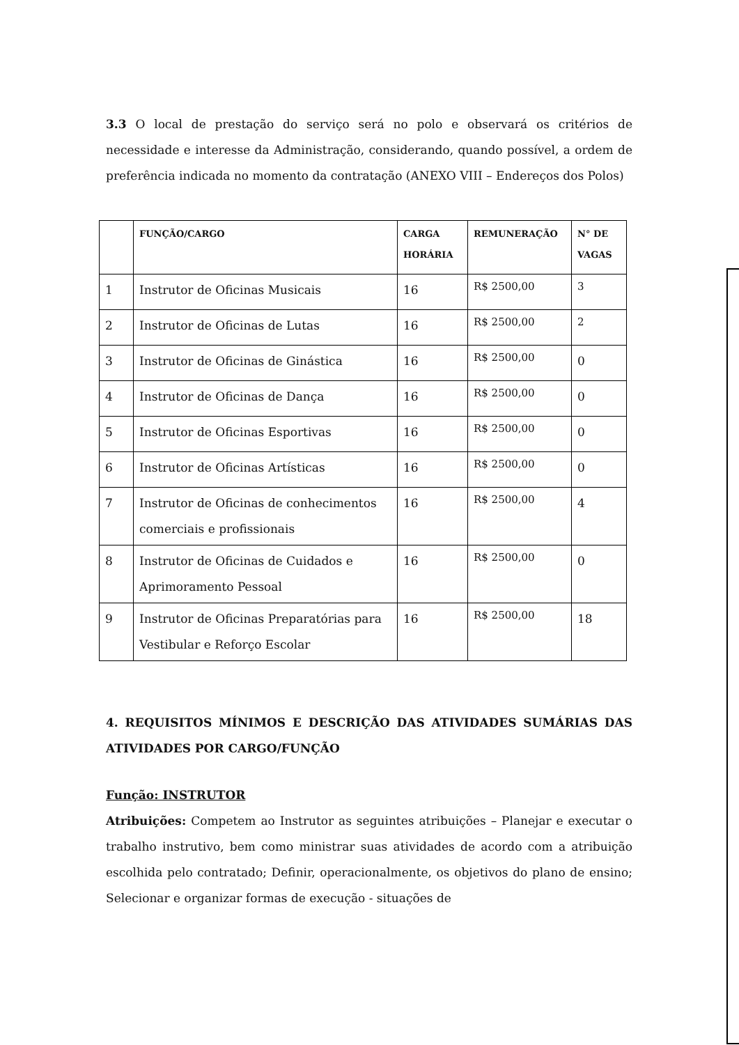3.3 O local de prestação do serviço será no polo e observará os critérios de necessidade e interesse da Administração, considerando, quando possível, a ordem de preferência indicada no momento da contratação (ANEXO VIII – Endereços dos Polos)
| | FUNÇÃO/CARGO | CARGA HORÁRIA | REMUNERAÇÃO | N° DE VAGAS |
| --- | --- | --- | --- | --- |
| 1 | Instrutor de Oficinas Musicais | 16 | R$ 2500,00 | 3 |
| 2 | Instrutor de Oficinas de Lutas | 16 | R$ 2500,00 | 2 |
| 3 | Instrutor de Oficinas de Ginástica | 16 | R$ 2500,00 | 0 |
| 4 | Instrutor de Oficinas de Dança | 16 | R$ 2500,00 | 0 |
| 5 | Instrutor de Oficinas Esportivas | 16 | R$ 2500,00 | 0 |
| 6 | Instrutor de Oficinas Artísticas | 16 | R$ 2500,00 | 0 |
| 7 | Instrutor de Oficinas de conhecimentos comerciais e profissionais | 16 | R$ 2500,00 | 4 |
| 8 | Instrutor de Oficinas de Cuidados e Aprimoramento Pessoal | 16 | R$ 2500,00 | 0 |
| 9 | Instrutor de Oficinas Preparatórias para Vestibular e Reforço Escolar | 16 | R$ 2500,00 | 18 |
4. REQUISITOS MÍNIMOS E DESCRIÇÃO DAS ATIVIDADES SUMÁRIAS DAS ATIVIDADES POR CARGO/FUNÇÃO
Função: INSTRUTOR
Atribuições: Competem ao Instrutor as seguintes atribuições – Planejar e executar o trabalho instrutivo, bem como ministrar suas atividades de acordo com a atribuição escolhida pelo contratado; Definir, operacionalmente, os objetivos do plano de ensino; Selecionar e organizar formas de execução - situações de